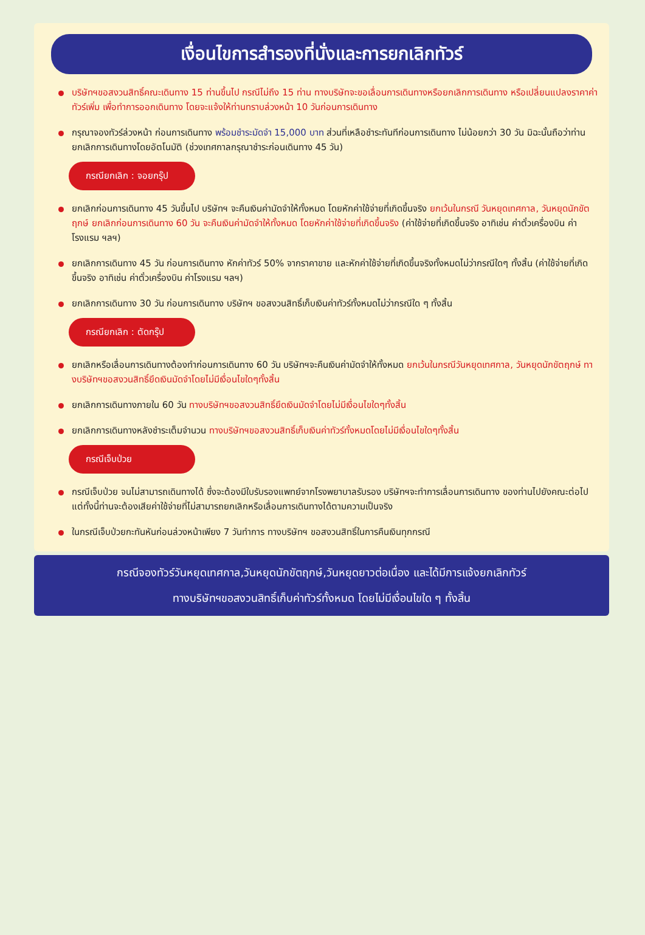เงื่อนไขการสำรองที่นั่งและการยกเลิกทัวร์
บริษัทฯขอสงวนสิทธิ์คณะเดินทาง 15 ท่านขึ้นไป กรณีไม่ถึง 15 ท่าน ทางบริษัทจะขอเลื่อนการเดินทางหรือยกเลิกการเดินทาง หรือเปลี่ยนแปลงราคาค่าทัวร์เพิ่ม เพื่อทำการออกเดินทาง โดยจะแจ้งให้ท่านทราบล่วงหน้า 10 วันก่อนการเดินทาง
กรุณาจองทัวร์ล่วงหน้า ก่อนการเดินทาง พร้อมชำระมัดจำ 15,000 บาท ส่วนที่เหลือชำระทันทีก่อนการเดินทาง ไม่น้อยกว่า 30 วัน มิฉะนั้นถือว่าท่านยกเลิกการเดินทางโดยอัตโนมัติ (ช่วงเทศกาลกรุณาชำระก่อนเดินทาง 45 วัน)
กรณียกเลิก : จอยกรุ๊ป
ยกเลิกก่อนการเดินทาง 45 วันขึ้นไป บริษัทฯ จะคืนเงินค่ามัดจำให้ทั้งหมด โดยหักค่าใช้จ่ายที่เกิดขึ้นจริง ยกเว้นในกรณี วันหยุดเทศกาล, วันหยุดนักขัตฤกษ์ ยกเลิกก่อนการเดินทาง 60 วัน จะคืนเงินค่ามัดจำให้ทั้งหมด โดยหักค่าใช้จ่ายที่เกิดขึ้นจริง (ค่าใช้จ่ายที่เกิดขึ้นจริง อาทิเช่น ค่าตั๋วเครื่องบิน ค่าโรงแรม ฯลฯ)
ยกเลิกการเดินทาง 45 วัน ก่อนการเดินทาง หักค่าทัวร์ 50% จากราคาขาย และหักค่าใช้จ่ายที่เกิดขึ้นจริงทั้งหมดไม่ว่ากรณีใดๆ ทั้งสิ้น (ค่าใช้จ่ายที่เกิดขึ้นจริง อาทิเช่น ค่าตั๋วเครื่องบิน ค่าโรงแรม ฯลฯ)
ยกเลิกการเดินทาง 30 วัน ก่อนการเดินทาง บริษัทฯ ขอสงวนสิทธิ์เก็บเงินค่าทัวร์ทั้งหมดไม่ว่ากรณีใด ๆ ทั้งสิ้น
กรณียกเลิก : ตัดกรุ๊ป
ยกเลิกหรือเลื่อนการเดินทางต้องทำก่อนการเดินทาง 60 วัน บริษัทฯจะคืนเงินค่ามัดจำให้ทั้งหมด ยกเว้นในกรณีวันหยุดเทศกาล, วันหยุดนักขัตฤกษ์ ทางบริษัทฯขอสงวนสิทธิ์ยึดเงินมัดจำโดยไม่มีเงื่อนไขใดๆทั้งสิ้น
ยกเลิกการเดินทางภายใน 60 วัน ทางบริษัทฯขอสงวนสิทธิ์ยึดเงินมัดจำโดยไม่มีเงื่อนไขใดๆทั้งสิ้น
ยกเลิกการเดินทางหลังชำระเต็มจำนวน ทางบริษัทฯขอสงวนสิทธิ์เก็บเงินค่าทัวร์ทั้งหมดโดยไม่มีเงื่อนไขใดๆทั้งสิ้น
กรณีเจ็บป่วย
กรณีเจ็บป่วย จนไม่สามารถเดินทางได้ ซึ่งจะต้องมีใบรับรองแพทย์จากโรงพยาบาลรับรอง บริษัทฯจะทำการเลื่อนการเดินทาง ของท่านไปยังคณะต่อไป แต่ทั้งนี้ท่านจะต้องเสียค่าใช้จ่ายที่ไม่สามารถยกเลิกหรือเลื่อนการเดินทางได้ตามความเป็นจริง
ในกรณีเจ็บป่วยกะทันหันก่อนล่วงหน้าเพียง 7 วันทำการ ทางบริษัทฯ ขอสงวนสิทธิ์ในการคืนเงินทุกกรณี
กรณีจองทัวร์วันหยุดเทศกาล,วันหยุดนักขัตฤกษ์,วันหยุดยาวต่อเนื่อง และได้มีการแจ้งยกเลิกทัวร์
ทางบริษัทฯขอสงวนสิทธิ์เก็บค่าทัวร์ทั้งหมด โดยไม่มีเงื่อนไขใด ๆ ทั้งสิ้น